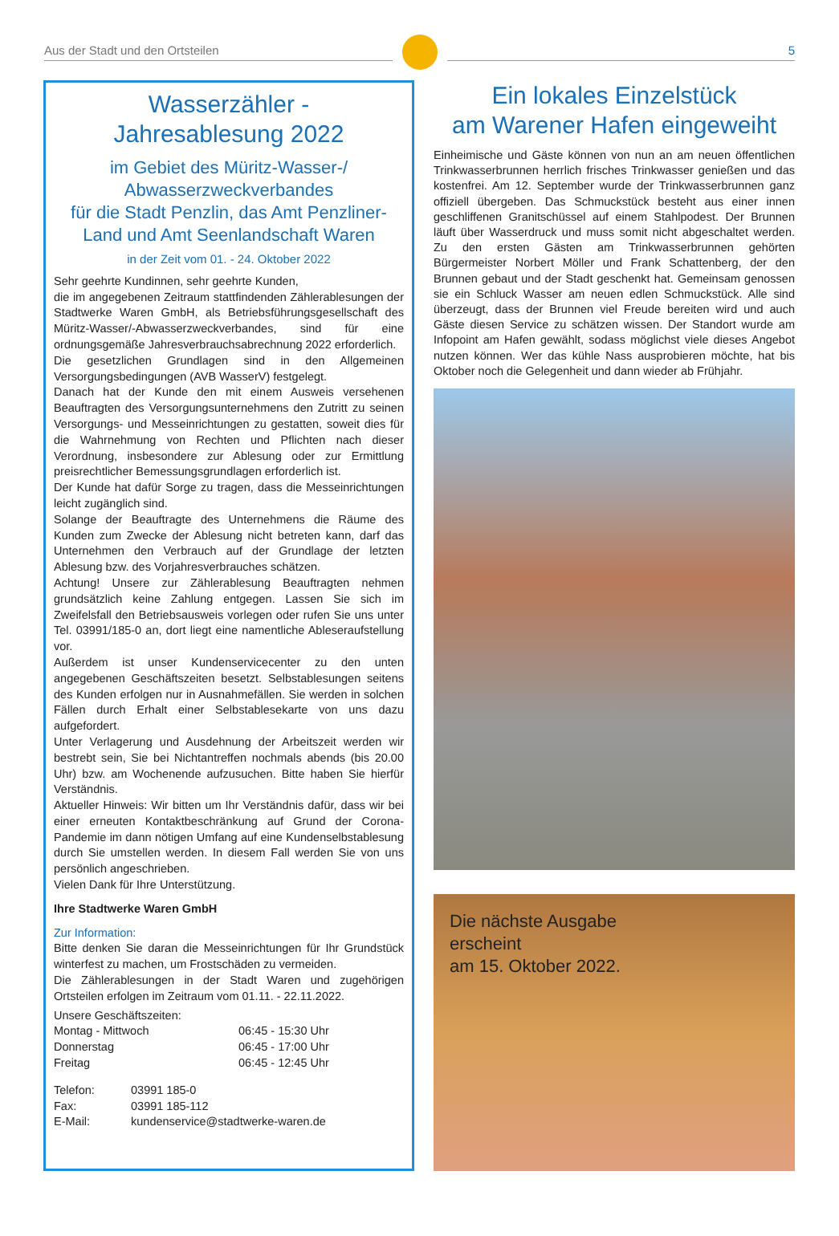Aus der Stadt und den Ortsteilen
5
Wasserzähler -
Jahresablesung 2022
im Gebiet des Müritz-Wasser-/
Abwasserzweckverbandes
für die Stadt Penzlin, das Amt Penzliner-Land und Amt Seenlandschaft Waren
in der Zeit vom 01. - 24. Oktober 2022
Sehr geehrte Kundinnen, sehr geehrte Kunden,
die im angegebenen Zeitraum stattfindenden Zählerablesungen der Stadtwerke Waren GmbH, als Betriebsführungsgesellschaft des Müritz-Wasser/-Abwasserzweckverbandes, sind für eine ordnungsgemäße Jahresverbrauchsabrechnung 2022 erforderlich.
Die gesetzlichen Grundlagen sind in den Allgemeinen Versorgungsbedingungen (AVB WasserV) festgelegt.
Danach hat der Kunde den mit einem Ausweis versehenen Beauftragten des Versorgungsunternehmens den Zutritt zu seinen Versorgungs- und Messeinrichtungen zu gestatten, soweit dies für die Wahrnehmung von Rechten und Pflichten nach dieser Verordnung, insbesondere zur Ablesung oder zur Ermittlung preisrechtlicher Bemessungsgrundlagen erforderlich ist.
Der Kunde hat dafür Sorge zu tragen, dass die Messeinrichtungen leicht zugänglich sind.
Solange der Beauftragte des Unternehmens die Räume des Kunden zum Zwecke der Ablesung nicht betreten kann, darf das Unternehmen den Verbrauch auf der Grundlage der letzten Ablesung bzw. des Vorjahresverbrauches schätzen.
Achtung! Unsere zur Zählerablesung Beauftragten nehmen grundsätzlich keine Zahlung entgegen. Lassen Sie sich im Zweifelsfall den Betriebsausweis vorlegen oder rufen Sie uns unter Tel. 03991/185-0 an, dort liegt eine namentliche Ableseraufstellung vor.
Außerdem ist unser Kundenservicecenter zu den unten angegebenen Geschäftszeiten besetzt. Selbstablesungen seitens des Kunden erfolgen nur in Ausnahmefällen. Sie werden in solchen Fällen durch Erhalt einer Selbstablesekarte von uns dazu aufgefordert.
Unter Verlagerung und Ausdehnung der Arbeitszeit werden wir bestrebt sein, Sie bei Nichtantreffen nochmals abends (bis 20.00 Uhr) bzw. am Wochenende aufzusuchen. Bitte haben Sie hierfür Verständnis.
Aktueller Hinweis: Wir bitten um Ihr Verständnis dafür, dass wir bei einer erneuten Kontaktbeschränkung auf Grund der Corona-Pandemie im dann nötigen Umfang auf eine Kundenselbstablesung durch Sie umstellen werden. In diesem Fall werden Sie von uns persönlich angeschrieben.
Vielen Dank für Ihre Unterstützung.
Ihre Stadtwerke Waren GmbH
Zur Information:
Bitte denken Sie daran die Messeinrichtungen für Ihr Grundstück winterfest zu machen, um Frostschäden zu vermeiden.
Die Zählerablesungen in der Stadt Waren und zugehörigen Ortsteilen erfolgen im Zeitraum vom 01.11. - 22.11.2022.
Unsere Geschäftszeiten:
| Montag - Mittwoch | 06:45 - 15:30 Uhr |
| Donnerstag | 06:45 - 17:00 Uhr |
| Freitag | 06:45 - 12:45 Uhr |
| Telefon: | 03991 185-0 |
| Fax: | 03991 185-112 |
| E-Mail: | kundenservice@stadtwerke-waren.de |
Ein lokales Einzelstück
am Warener Hafen eingeweiht
Einheimische und Gäste können von nun an am neuen öffentlichen Trinkwasserbrunnen herrlich frisches Trinkwasser genießen und das kostenfrei. Am 12. September wurde der Trinkwasserbrunnen ganz offiziell übergeben. Das Schmuckstück besteht aus einer innen geschliffenen Granitschüssel auf einem Stahlpodest. Der Brunnen läuft über Wasserdruck und muss somit nicht abgeschaltet werden. Zu den ersten Gästen am Trinkwasserbrunnen gehörten Bürgermeister Norbert Möller und Frank Schattenberg, der den Brunnen gebaut und der Stadt geschenkt hat. Gemeinsam genossen sie ein Schluck Wasser am neuen edlen Schmuckstück. Alle sind überzeugt, dass der Brunnen viel Freude bereiten wird und auch Gäste diesen Service zu schätzen wissen. Der Standort wurde am Infopoint am Hafen gewählt, sodass möglichst viele dieses Angebot nutzen können. Wer das kühle Nass ausprobieren möchte, hat bis Oktober noch die Gelegenheit und dann wieder ab Frühjahr.
Die nächste Ausgabe
erscheint
am 15. Oktober 2022.